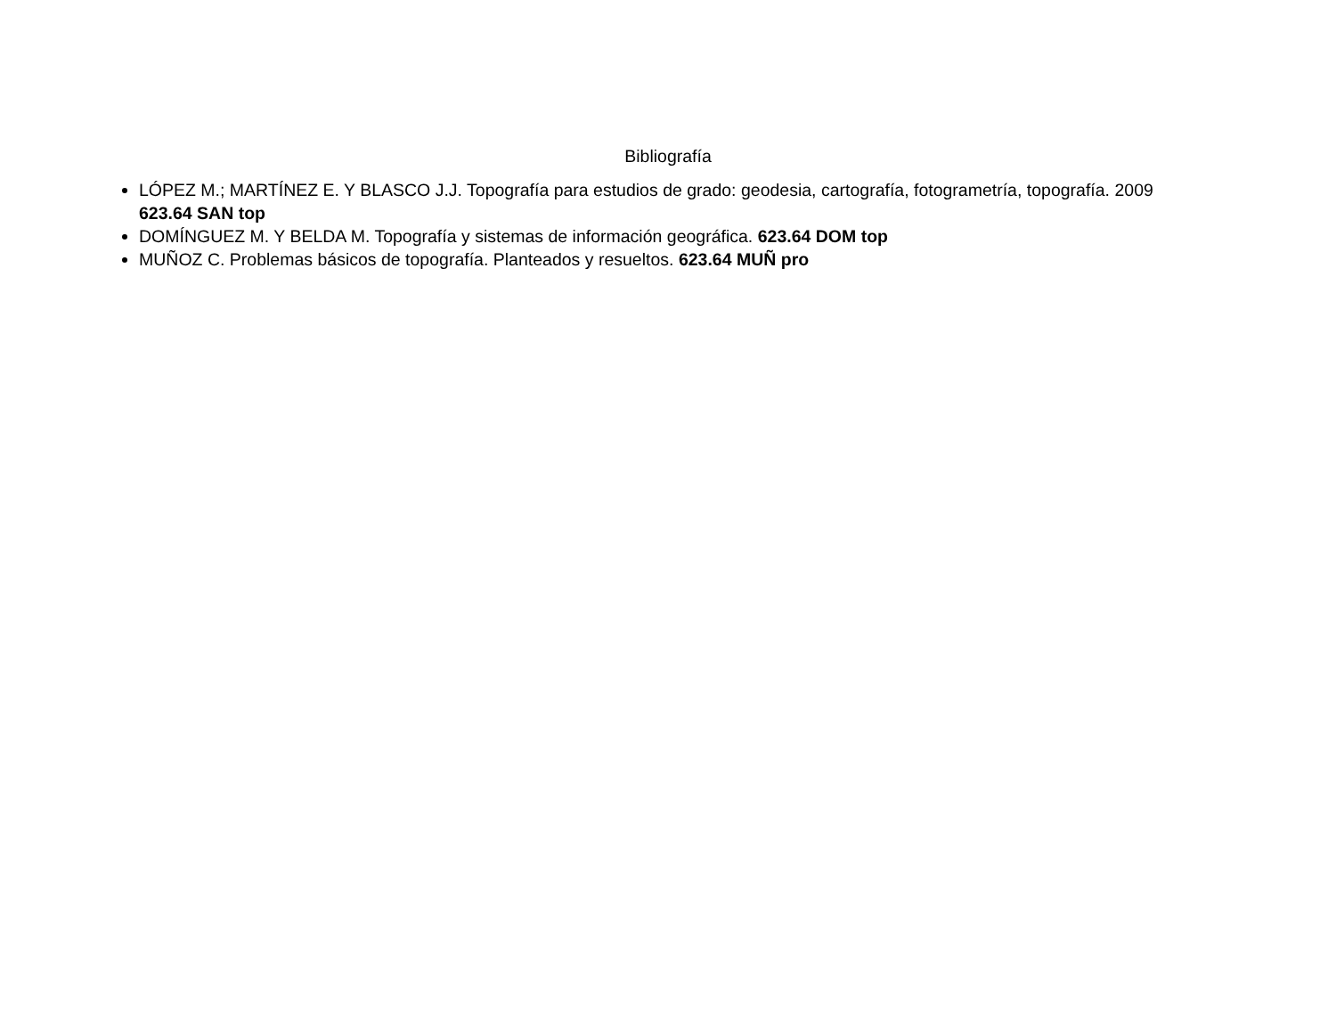Bibliografía
LÓPEZ M.; MARTÍNEZ E. Y BLASCO J.J. Topografía para estudios de grado: geodesia, cartografía, fotogrametría, topografía. 2009 623.64 SAN top
DOMÍNGUEZ M. Y BELDA M. Topografía y sistemas de información geográfica. 623.64 DOM top
MUÑOZ C. Problemas básicos de topografía. Planteados y resueltos. 623.64 MUÑ pro